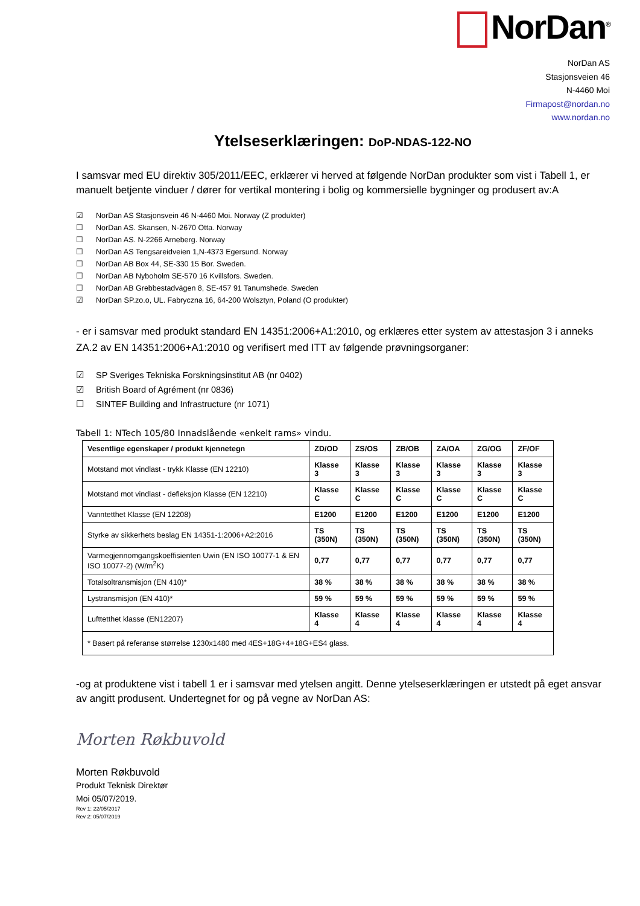NorDan<sup>®</sup>
NorDan AS
Stasjonsveien 46
N-4460 Moi
Firmapost@nordan.no
www.nordan.no
Ytelseserklæringen: DoP-NDAS-122-NO
I samsvar med EU direktiv 305/2011/EEC, erklærer vi herved at følgende NorDan produkter som vist i Tabell 1, er manuelt betjente vinduer / dører for vertikal montering i bolig og kommersielle bygninger og produsert av:A
☑ NorDan AS Stasjonsvein 46 N-4460 Moi. Norway (Z produkter)
☐ NorDan AS. Skansen, N-2670 Otta. Norway
☐ NorDan AS. N-2266 Arneberg. Norway
☐ NorDan AS Tengsareidveien 1,N-4373 Egersund. Norway
☐ NorDan AB Box 44, SE-330 15 Bor. Sweden.
☐ NorDan AB Nyboholm SE-570 16 Kvillsfors. Sweden.
☐ NorDan AB Grebbestadvägen 8, SE-457 91 Tanumshede. Sweden
☑ NorDan SP.zo.o, UL. Fabryczna 16, 64-200 Wolsztyn, Poland (O produkter)
- er i samsvar med produkt standard EN 14351:2006+A1:2010, og erklæres etter system av attestasjon 3 i anneks ZA.2 av EN 14351:2006+A1:2010 og verifisert med ITT av følgende prøvningsorganer:
☑ SP Sveriges Tekniska Forskningsinstitut AB (nr 0402)
☑ British Board of Agrément (nr 0836)
☐ SINTEF Building and Infrastructure (nr 1071)
Tabell 1: NTech 105/80 Innadslående «enkelt rams» vindu.
| Vesentlige egenskaper / produkt kjennetegn | ZD/OD | ZS/OS | ZB/OB | ZA/OA | ZG/OG | ZF/OF |
| --- | --- | --- | --- | --- | --- | --- |
| Motstand mot vindlast - trykk Klasse (EN 12210) | Klasse 3 | Klasse 3 | Klasse 3 | Klasse 3 | Klasse 3 | Klasse 3 |
| Motstand mot vindlast - defleksjon Klasse (EN 12210) | Klasse C | Klasse C | Klasse C | Klasse C | Klasse C | Klasse C |
| Vanntetthet Klasse (EN 12208) | E1200 | E1200 | E1200 | E1200 | E1200 | E1200 |
| Styrke av sikkerhets beslag EN 14351-1:2006+A2:2016 | TS (350N) | TS (350N) | TS (350N) | TS (350N) | TS (350N) | TS (350N) |
| Varmegjennomgangskoeffisienten Uwin (EN ISO 10077-1 & EN ISO 10077-2) (W/m<sup>2</sup>K) | 0,77 | 0,77 | 0,77 | 0,77 | 0,77 | 0,77 |
| Totalsoltransmisjon (EN 410)* | 38 % | 38 % | 38 % | 38 % | 38 % | 38 % |
| Lystransmisjon (EN 410)* | 59 % | 59 % | 59 % | 59 % | 59 % | 59 % |
| Lufttetthet klasse (EN12207) | Klasse 4 | Klasse 4 | Klasse 4 | Klasse 4 | Klasse 4 | Klasse 4 |
| * Basert på referanse størrelse 1230x1480 med 4ES+18G+4+18G+ES4 glass. | | | | | | |
-og at produktene vist i tabell 1 er i samsvar med ytelsen angitt. Denne ytelseserklæringen er utstedt på eget ansvar av angitt produsent. Undertegnet for og på vegne av NorDan AS:
Morten Røkbuvold
Morten Røkbuvold
Produkt Teknisk Direktør
Moi 05/07/2019.
Rev 1: 22/05/2017
Rev 2: 05/07/2019